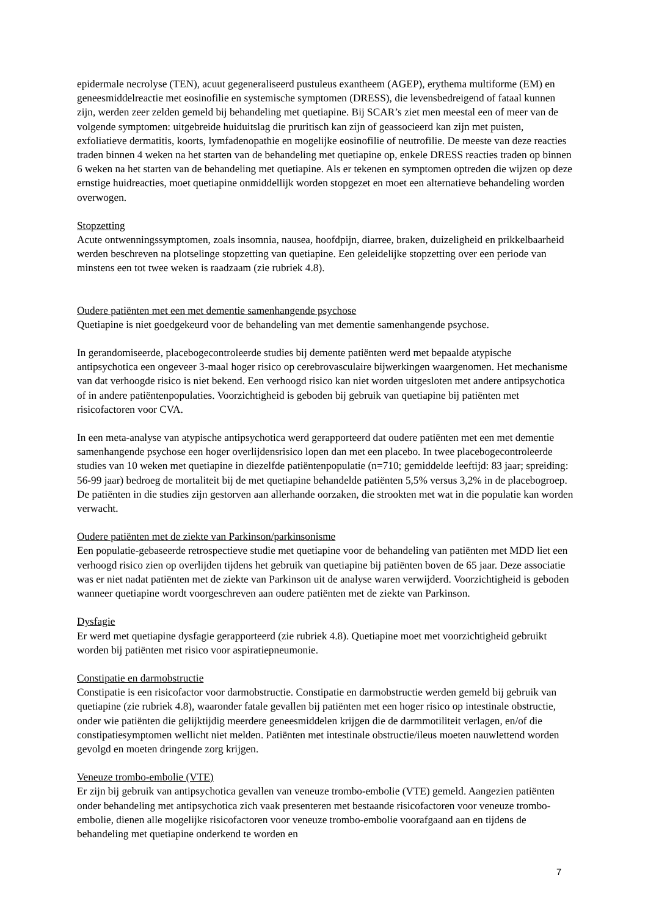epidermale necrolyse (TEN), acuut gegeneraliseerd pustuleus exantheem (AGEP), erythema multiforme (EM) en geneesmiddelreactie met eosinofilie en systemische symptomen (DRESS), die levensbedreigend of fataal kunnen zijn, werden zeer zelden gemeld bij behandeling met quetiapine. Bij SCAR’s ziet men meestal een of meer van de volgende symptomen: uitgebreide huiduitslag die pruritisch kan zijn of geassocieerd kan zijn met puisten, exfoliatieve dermatitis, koorts, lymfadenopathie en mogelijke eosinofilie of neutrofilie. De meeste van deze reacties traden binnen 4 weken na het starten van de behandeling met quetiapine op, enkele DRESS reacties traden op binnen 6 weken na het starten van de behandeling met quetiapine. Als er tekenen en symptomen optreden die wijzen op deze ernstige huidreacties, moet quetiapine onmiddellijk worden stopgezet en moet een alternatieve behandeling worden overwogen.
Stopzetting
Acute ontwenningssymptomen, zoals insomnia, nausea, hoofdpijn, diarree, braken, duizeligheid en prikkelbaarheid werden beschreven na plotselinge stopzetting van quetiapine. Een geleidelijke stopzetting over een periode van minstens een tot twee weken is raadzaam (zie rubriek 4.8).
Oudere patiënten met een met dementie samenhangende psychose
Quetiapine is niet goedgekeurd voor de behandeling van met dementie samenhangende psychose.
In gerandomiseerde, placebogecontroleerde studies bij demente patiënten werd met bepaalde atypische antipsychotica een ongeveer 3-maal hoger risico op cerebrovasculaire bijwerkingen waargenomen. Het mechanisme van dat verhoogde risico is niet bekend. Een verhoogd risico kan niet worden uitgesloten met andere antipsychotica of in andere patiëntenpopulaties. Voorzichtigheid is geboden bij gebruik van quetiapine bij patiënten met risicofactoren voor CVA.
In een meta-analyse van atypische antipsychotica werd gerapporteerd dat oudere patiënten met een met dementie samenhangende psychose een hoger overlijdensrisico lopen dan met een placebo. In twee placebogecontroleerde studies van 10 weken met quetiapine in diezelfde patiëntenpopulatie (n=710; gemiddelde leeftijd: 83 jaar; spreiding: 56-99 jaar) bedroeg de mortaliteit bij de met quetiapine behandelde patiënten 5,5% versus 3,2% in de placebogroep. De patiënten in die studies zijn gestorven aan allerhande oorzaken, die strookten met wat in die populatie kan worden verwacht.
Oudere patiënten met de ziekte van Parkinson/parkinsonisme
Een populatie-gebaseerde retrospectieve studie met quetiapine voor de behandeling van patiënten met MDD liet een verhoogd risico zien op overlijden tijdens het gebruik van quetiapine bij patiënten boven de 65 jaar. Deze associatie was er niet nadat patiënten met de ziekte van Parkinson uit de analyse waren verwijderd. Voorzichtigheid is geboden wanneer quetiapine wordt voorgeschreven aan oudere patiënten met de ziekte van Parkinson.
Dysfagie
Er werd met quetiapine dysfagie gerapporteerd (zie rubriek 4.8). Quetiapine moet met voorzichtigheid gebruikt worden bij patiënten met risico voor aspiratiepneumonie.
Constipatie en darmobstructie
Constipatie is een risicofactor voor darmobstructie. Constipatie en darmobstructie werden gemeld bij gebruik van quetiapine (zie rubriek 4.8), waaronder fatale gevallen bij patiënten met een hoger risico op intestinale obstructie, onder wie patiënten die gelijktijdig meerdere geneesmiddelen krijgen die de darmmotiliteit verlagen, en/of die constipatiesymptomen wellicht niet melden. Patiënten met intestinale obstructie/ileus moeten nauwlettend worden gevolgd en moeten dringende zorg krijgen.
Veneuze trombo-embolie (VTE)
Er zijn bij gebruik van antipsychotica gevallen van veneuze trombo-embolie (VTE) gemeld. Aangezien patiënten onder behandeling met antipsychotica zich vaak presenteren met bestaande risicofactoren voor veneuze trombo-embolie, dienen alle mogelijke risicofactoren voor veneuze trombo-embolie voorafgaand aan en tijdens de behandeling met quetiapine onderkend te worden en
7